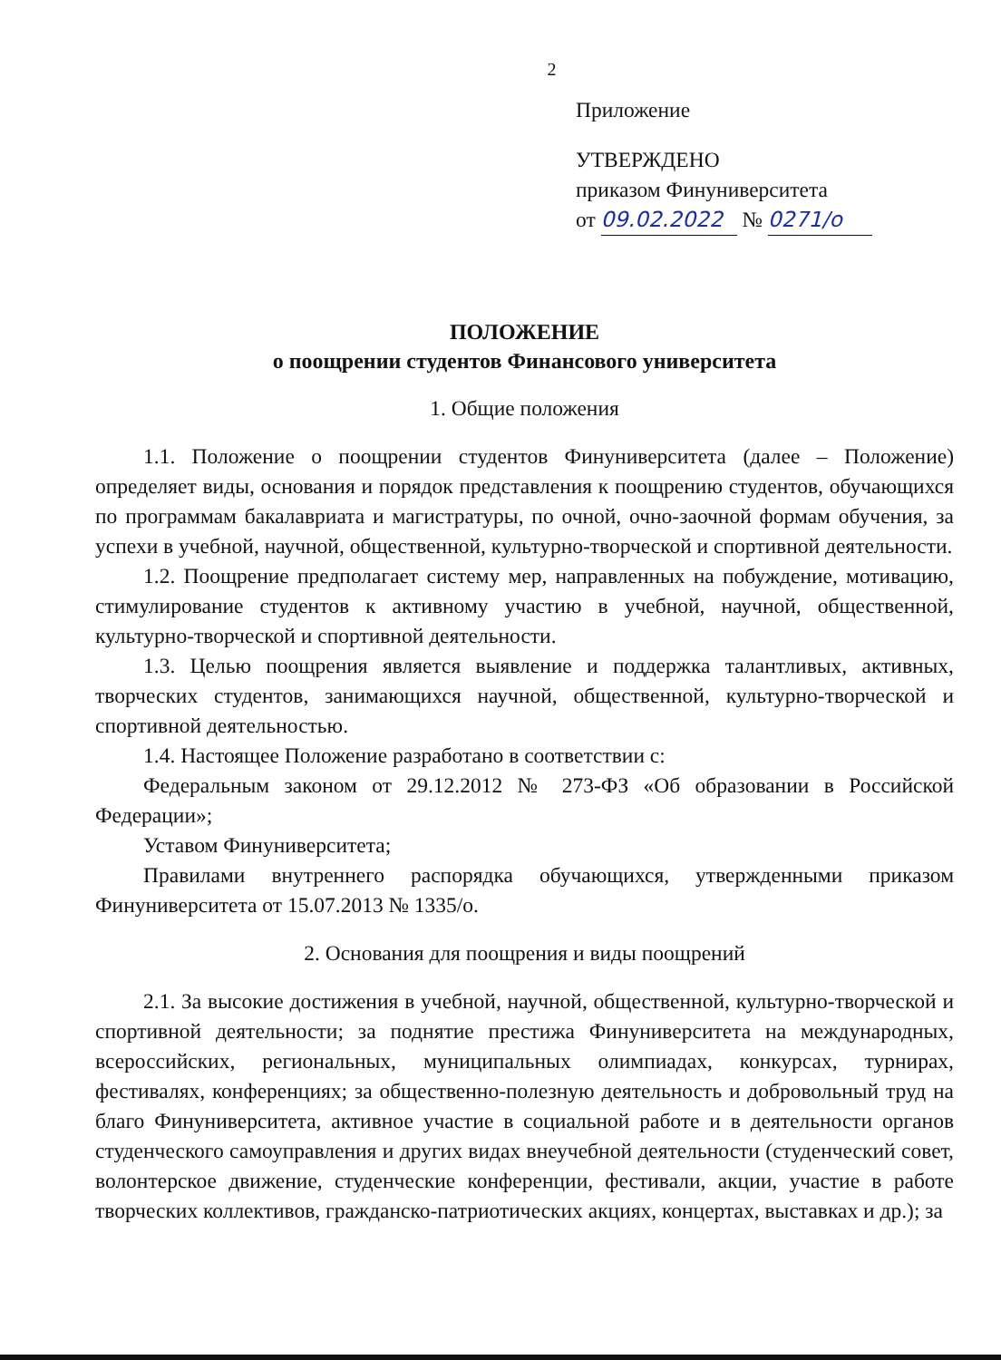2
Приложение
УТВЕРЖДЕНО
приказом Финуниверситета
от 09.02.2022 № 0271/о
ПОЛОЖЕНИЕ
о поощрении студентов Финансового университета
1. Общие положения
1.1. Положение о поощрении студентов Финуниверситета (далее – Положение) определяет виды, основания и порядок представления к поощрению студентов, обучающихся по программам бакалавриата и магистратуры, по очной, очно-заочной формам обучения, за успехи в учебной, научной, общественной, культурно-творческой и спортивной деятельности.
1.2. Поощрение предполагает систему мер, направленных на побуждение, мотивацию, стимулирование студентов к активному участию в учебной, научной, общественной, культурно-творческой и спортивной деятельности.
1.3. Целью поощрения является выявление и поддержка талантливых, активных, творческих студентов, занимающихся научной, общественной, культурно-творческой и спортивной деятельностью.
1.4. Настоящее Положение разработано в соответствии с:
Федеральным законом от 29.12.2012 № 273-ФЗ «Об образовании в Российской Федерации»;
Уставом Финуниверситета;
Правилами внутреннего распорядка обучающихся, утвержденными приказом Финуниверситета от 15.07.2013 № 1335/о.
2. Основания для поощрения и виды поощрений
2.1. За высокие достижения в учебной, научной, общественной, культурно-творческой и спортивной деятельности; за поднятие престижа Финуниверситета на международных, всероссийских, региональных, муниципальных олимпиадах, конкурсах, турнирах, фестивалях, конференциях; за общественно-полезную деятельность и добровольный труд на благо Финуниверситета, активное участие в социальной работе и в деятельности органов студенческого самоуправления и других видах внеучебной деятельности (студенческий совет, волонтерское движение, студенческие конференции, фестивали, акции, участие в работе творческих коллективов, гражданско-патриотических акциях, концертах, выставках и др.); за